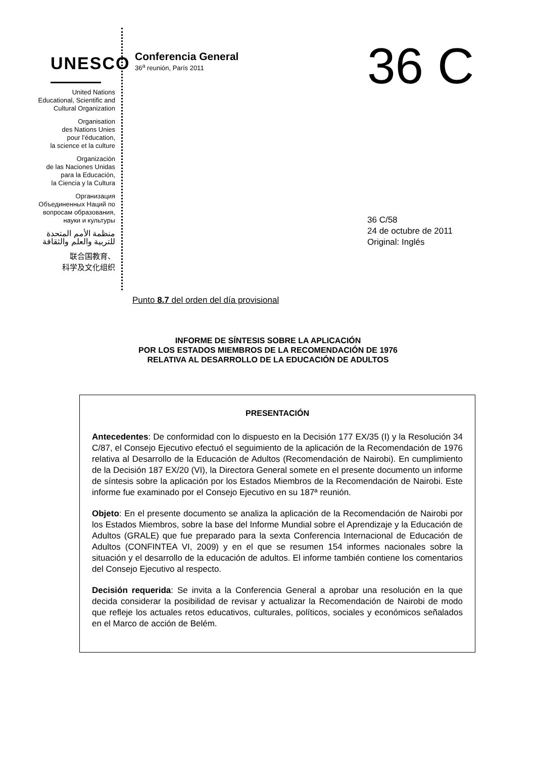UNESCO
United Nations
Educational, Scientific and
Cultural Organization
Organisation
des Nations Unies
pour l’éducation,
la science et la culture
Organización
de las Naciones Unidas
para la Educación,
la Ciencia y la Cultura
Организация
Объединенных Наций по
вопросам образования,
науки и культуры
منظمة الأمم المتحدة
للتربية والعلم والثقافة
联合国教育、
科学及文化组织
Conferencia General
36<sup>a</sup> reunión, París 2011
36 C
36 C/58
24 de octubre de 2011
Original: Inglés
Punto 8.7 del orden del día provisional
INFORME DE SÍNTESIS SOBRE LA APLICACIÓN
POR LOS ESTADOS MIEMBROS DE LA RECOMENDACIÓN DE 1976
RELATIVA AL DESARROLLO DE LA EDUCACIÓN DE ADULTOS
PRESENTACIÓN
Antecedentes: De conformidad con lo dispuesto en la Decisión 177 EX/35 (I) y la Resolución 34 C/87, el Consejo Ejecutivo efectuó el seguimiento de la aplicación de la Recomendación de 1976 relativa al Desarrollo de la Educación de Adultos (Recomendación de Nairobi). En cumplimiento de la Decisión 187 EX/20 (VI), la Directora General somete en el presente documento un informe de síntesis sobre la aplicación por los Estados Miembros de la Recomendación de Nairobi. Este informe fue examinado por el Consejo Ejecutivo en su 187ª reunión.
Objeto: En el presente documento se analiza la aplicación de la Recomendación de Nairobi por los Estados Miembros, sobre la base del Informe Mundial sobre el Aprendizaje y la Educación de Adultos (GRALE) que fue preparado para la sexta Conferencia Internacional de Educación de Adultos (CONFINTEA VI, 2009) y en el que se resumen 154 informes nacionales sobre la situación y el desarrollo de la educación de adultos. El informe también contiene los comentarios del Consejo Ejecutivo al respecto.
Decisión requerida: Se invita a la Conferencia General a aprobar una resolución en la que decida considerar la posibilidad de revisar y actualizar la Recomendación de Nairobi de modo que refleje los actuales retos educativos, culturales, políticos, sociales y económicos señalados en el Marco de acción de Belém.